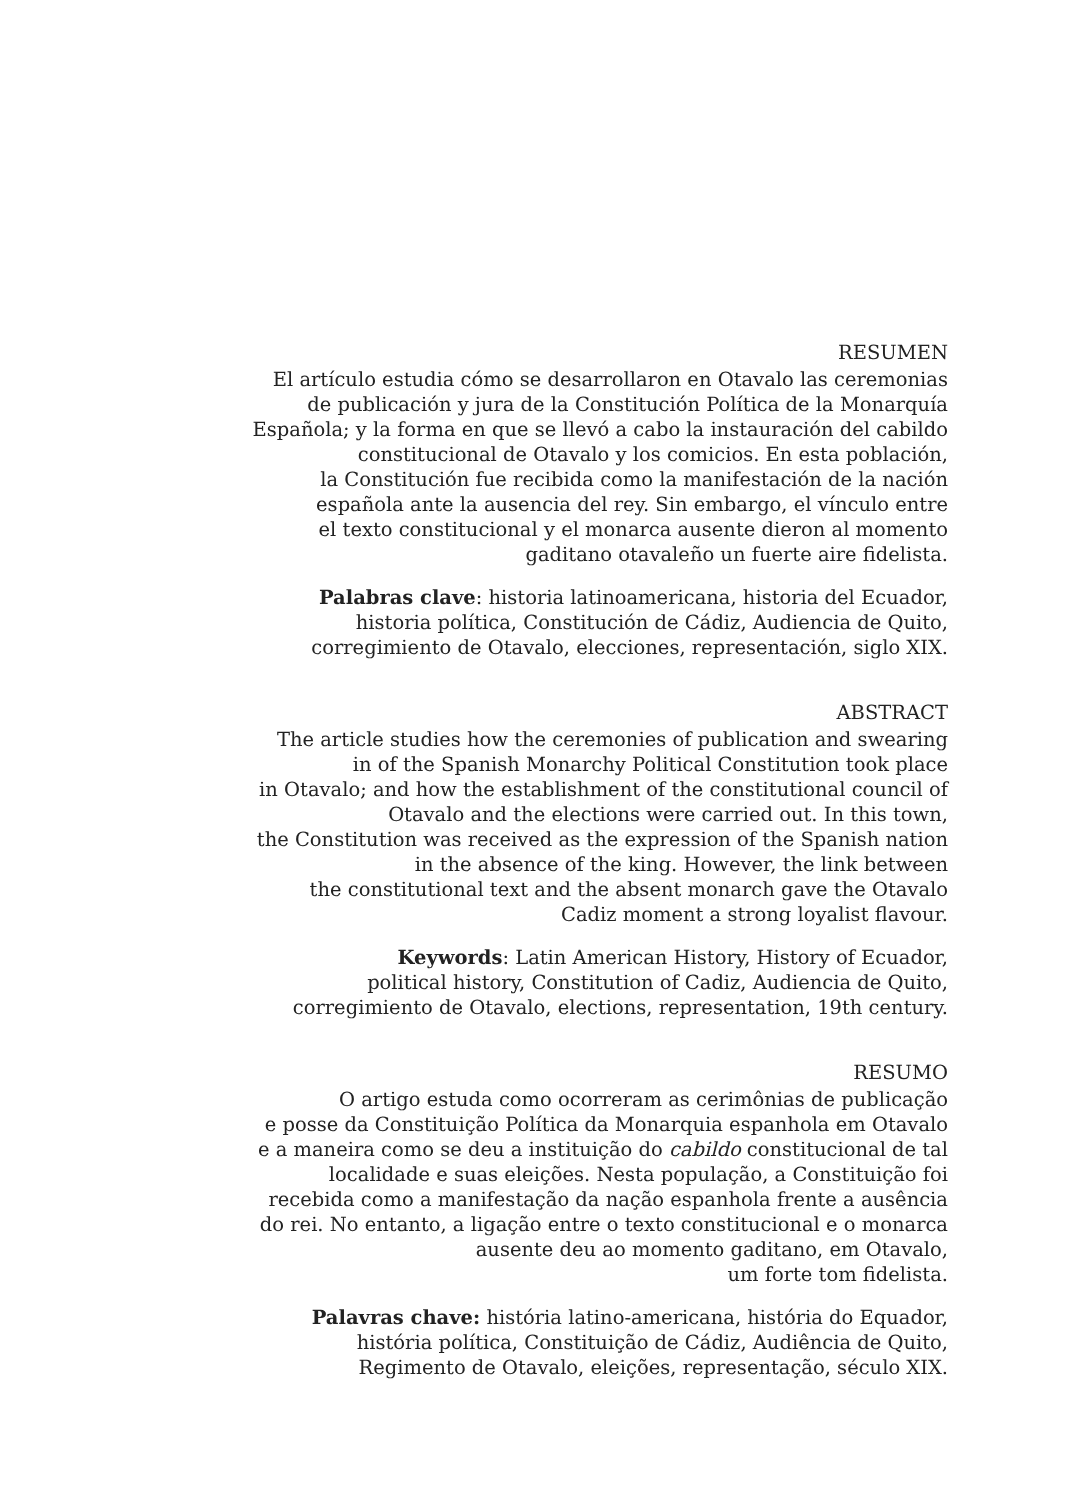RESUMEN
El artículo estudia cómo se desarrollaron en Otavalo las ceremonias
de publicación y jura de la Constitución Política de la Monarquía
Española; y la forma en que se llevó a cabo la instauración del cabildo
constitucional de Otavalo y los comicios. En esta población,
la Constitución fue recibida como la manifestación de la nación
española ante la ausencia del rey. Sin embargo, el vínculo entre
el texto constitucional y el monarca ausente dieron al momento
gaditano otavaleño un fuerte aire fidelista.
Palabras clave: historia latinoamericana, historia del Ecuador,
historia política, Constitución de Cádiz, Audiencia de Quito,
corregimiento de Otavalo, elecciones, representación, siglo XIX.
ABSTRACT
The article studies how the ceremonies of publication and swearing
in of the Spanish Monarchy Political Constitution took place
in Otavalo; and how the establishment of the constitutional council of
Otavalo and the elections were carried out. In this town,
the Constitution was received as the expression of the Spanish nation
in the absence of the king. However, the link between
the constitutional text and the absent monarch gave the Otavalo
Cadiz moment a strong loyalist flavour.
Keywords: Latin American History, History of Ecuador,
political history, Constitution of Cadiz, Audiencia de Quito,
corregimiento de Otavalo, elections, representation, 19th century.
RESUMO
O artigo estuda como ocorreram as cerimônias de publicação
e posse da Constituição Política da Monarquia espanhola em Otavalo
e a maneira como se deu a instituição do cabildo constitucional de tal
localidade e suas eleições. Nesta população, a Constituição foi
recebida como a manifestação da nação espanhola frente a ausência
do rei. No entanto, a ligação entre o texto constitucional e o monarca
ausente deu ao momento gaditano, em Otavalo,
um forte tom fidelista.
Palavras chave: história latino-americana, história do Equador,
história política, Constituição de Cádiz, Audiência de Quito,
Regimento de Otavalo, eleições, representação, século XIX.